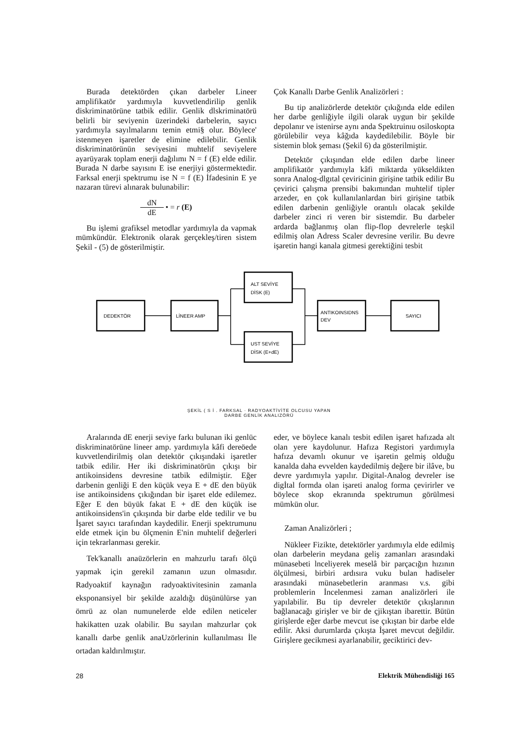Burada detektörden çıkan darbeler Lineer amplifikatör yardımıyla kuvvetlendirilip genlik diskriminatörüne tatbik edilir. Genlik dlskriminatörü belirli bir seviyenin üzerindeki darbelerin, sayıcı yardımıyla sayılmalarını temin etmi§ olur. Böylece' istenmeyen işaretler de elimine edilebilir. Genlik diskriminatörünün seviyesini muhtelif seviyelere ayarüyarak toplam enerji dağılımı N = f (E) elde edilir. Burada N darbe sayısını E ise enerjiyi göstermektedir. Farksal enerji spektrumu ise N = f (E) İfadesinin E ye nazaran türevi alınarak bulunabilir:
dN dE • = r (E)
Bu işlemi grafiksel metodlar yardımıyla da vapmak mümkündür. Elektronik olarak gerçekleş/tiren sistem Şekil - (5) de gösterilmiştir.
Çok Kanallı Darbe Genlik Analizörleri :
Bu tip analizörlerde detektör çıkığında elde edilen her darbe genliğiyle ilgili olarak uygun bir şekilde depolanır ve istenirse aynı anda Spektruinıu osiloskopta görülebilir veya kâğıda kaydedilebilir. Böyle bir sistemin blok şeması (Şekil 6) da gösterilmiştir.
Detektör çıkışından elde edilen darbe lineer amplifikatör yardımıyla kâfi miktarda yükseldikten sonra Analog-dlgıtal çeviricinin girişine tatbik edilir Bu çevirici çalışma prensibi bakımından muhtelif tipler arzeder, en çok kullanılanlardan biri girişine tatbik edilen darbenin genliğiyle orantılı olacak şekilde darbeler zinci ri veren bir sistemdir. Bu darbeler ardarda bağlanmış olan flip-flop devrelerle teşkil edilmiş olan Adress Scaler devresine verilir. Bu devre işaretin hangi kanala gitmesi gerektiğini tesbit
DEDEKTÖR
LİNEER AMP
ALT SEVİYE
DİSK (E)
UST SEVİYE
DİSK (E+dE)
ANTIKOINSIDNS
DEV
SAYICI
ŞEKİL ( S İ . FARKSAL · RADYOAKTİVİTE OLCUSU YAPAN
DARBE GENLİK ANALIZÖRÜ
Aralarında dE enerji seviye farkı bulunan iki genlüc diskriminatörüne lineer amp. yardımıyla kâfi dereöede kuvvetlendirilmiş olan detektör çıkışındaki işaretler tatbik edilir. Her iki diskriminatörün çıkışı bir antikoinsidens devresine tatbik edilmiştir. Eğer darbenin genliği E den küçük veya E + dE den büyük ise antikoinsidens çıkığından bir işaret elde edilemez. Eğer E den büyük fakat E + dE den küçük ise antikoinsidens'in çıkışında bir darbe elde tedilir ve bu İşaret sayıcı tarafından kaydedilir. Enerji spektrumunu elde etmek için bu ölçmenin E'nin muhtelif değerleri için tekrarlanması gerekir.
Tek'kanallı anaüzörlerin en mahzurlu tarafı ölçü yapmak için gerekil zamanın uzun olmasıdır. Radyoaktif kaynağın radyoaktivitesinin zamanla eksponansiyel bir şekilde azaldığı düşünülürse yan ömrü az olan numunelerde elde edilen neticeler hakikatten uzak olabilir. Bu sayılan mahzurlar çok kanallı darbe genlik anaUzörlerinin kullanılması İle ortadan kaldırılmıştır.
eder, ve böylece kanalı tesbit edilen işaret hafızada alt olan yere kaydolunur. Hafıza Registori yardımıyla hafıza devamlı okunur ve işaretin gelmiş olduğu kanalda daha evvelden kaydedilmiş değere bir ilâve, bu devre yardımıyla yapılır. Digital-Analog devreler ise digİtal formda olan işareti analog forma çevirirler ve böylece skop ekranında spektrumun görülmesi mümkün olur.
Zaman Analizörleri ;
Nükleer Fizikte, detektörler yardımıyla elde edilmiş olan darbelerin meydana geliş zamanları arasındaki münasebeti lnceliyerek meselâ bir parçacığın hızının ölçülmesi, birbiri ardısıra vuku bulan hadiseler arasındaki münasebetlerin aranması v.s. gibi problemlerin İncelenmesi zaman analizörleri ile yapılabilir. Bu tip devreler detektör çıkışlarının bağlanacağı girişler ve bir de çjikıştan ibarettir. Bütün girişlerde eğer darbe mevcut ise çıkıştan bir darbe elde edilir. Aksi durumlarda çıkışta İşaret mevcut değildir. Girişlere gecikmesi ayarlanabilir, geciktirici dev-
28 Elektrik Mühendisliği 165